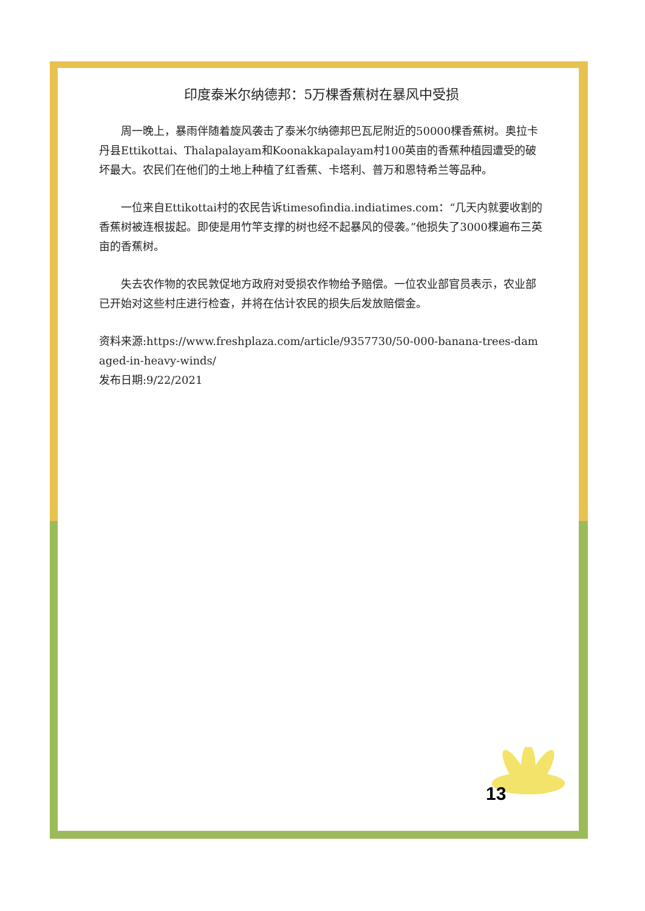印度泰米尔纳德邦：5万棵香蕉树在暴风中受损
周一晚上，暴雨伴随着旋风袭击了泰米尔纳德邦巴瓦尼附近的50000棵香蕉树。奥拉卡丹县Ettikottai、Thalapalayam和Koonakkapalayam村100英亩的香蕉种植园遭受的破坏最大。农民们在他们的土地上种植了红香蕉、卡塔利、普万和恩特希兰等品种。
一位来自Ettikottai村的农民告诉timesofindia.indiatimes.com：“几天内就要收割的香蕉树被连根拔起。即使是用竹竿支撑的树也经不起暴风的侵袭。”他损失了3000棵遍布三英亩的香蕉树。
失去农作物的农民敦促地方政府对受损农作物给予赔偿。一位农业部官员表示，农业部已开始对这些村庄进行检查，并将在估计农民的损失后发放赔偿金。
资料来源:https://www.freshplaza.com/article/9357730/50-000-banana-trees-damaged-in-heavy-winds/
发布日期:9/22/2021
13